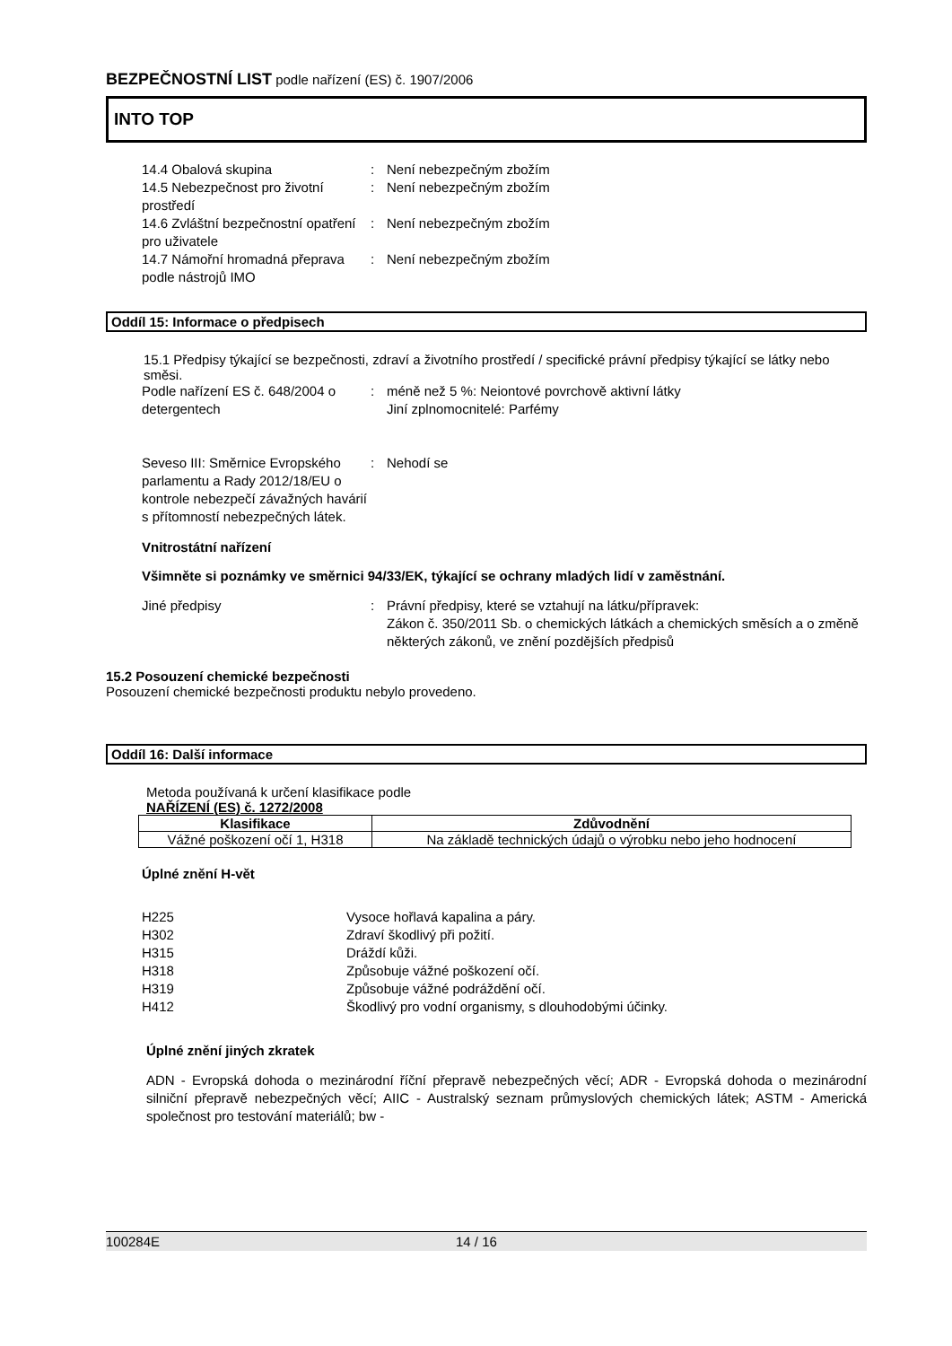BEZPEČNOSTNÍ LIST podle nařízení (ES) č. 1907/2006
INTO TOP
14.4 Obalová skupina
:
Není nebezpečným zbožím
14.5 Nebezpečnost pro životní prostředí
:
Není nebezpečným zbožím
14.6 Zvláštní bezpečnostní opatření pro uživatele
:
Není nebezpečným zbožím
14.7 Námořní hromadná přeprava podle nástrojů IMO
:
Není nebezpečným zbožím
Oddíl 15: Informace o předpisech
15.1 Předpisy týkající se bezpečnosti, zdraví a životního prostředí / specifické právní předpisy týkající se látky nebo směsi.
Podle nařízení ES č. 648/2004 o detergentech
:
méně než 5 %: Neiontové povrchově aktivní látky
Jiní zplnomocnitelé: Parfémy
Seveso III: Směrnice Evropského parlamentu a Rady 2012/18/EU o kontrole nebezpečí závažných havárií s přítomností nebezpečných látek.
:
Nehodí se
Vnitrostátní nařízení
Všimněte si poznámky ve směrnici 94/33/EK, týkající se ochrany mladých lidí v zaměstnání.
Jiné předpisy
:
Právní předpisy, které se vztahují na látku/přípravek:
Zákon č. 350/2011 Sb. o chemických látkách a chemických směsích a o změně některých zákonů, ve znění pozdějších předpisů
15.2 Posouzení chemické bezpečnosti
Posouzení chemické bezpečnosti produktu nebylo provedeno.
Oddíl 16: Další informace
Metoda používaná k určení klasifikace podle
NAŘÍZENÍ (ES) č. 1272/2008
| Klasifikace | Zdůvodnění |
| --- | --- |
| Vážné poškození očí 1, H318 | Na základě technických údajů o výrobku nebo jeho hodnocení |
Úplné znění H-vět
H225
Vysoce hořlavá kapalina a páry.
H302
Zdraví škodlivý při požití.
H315
Dráždí kůži.
H318
Způsobuje vážné poškození očí.
H319
Způsobuje vážné podráždění očí.
H412
Škodlivý pro vodní organismy, s dlouhodobými účinky.
Úplné znění jiných zkratek
ADN - Evropská dohoda o mezinárodní říční přepravě nebezpečných věcí; ADR - Evropská dohoda o mezinárodní silniční přepravě nebezpečných věcí; AIIC - Australský seznam průmyslových chemických látek; ASTM - Americká společnost pro testování materiálů; bw -
100284E 14 / 16